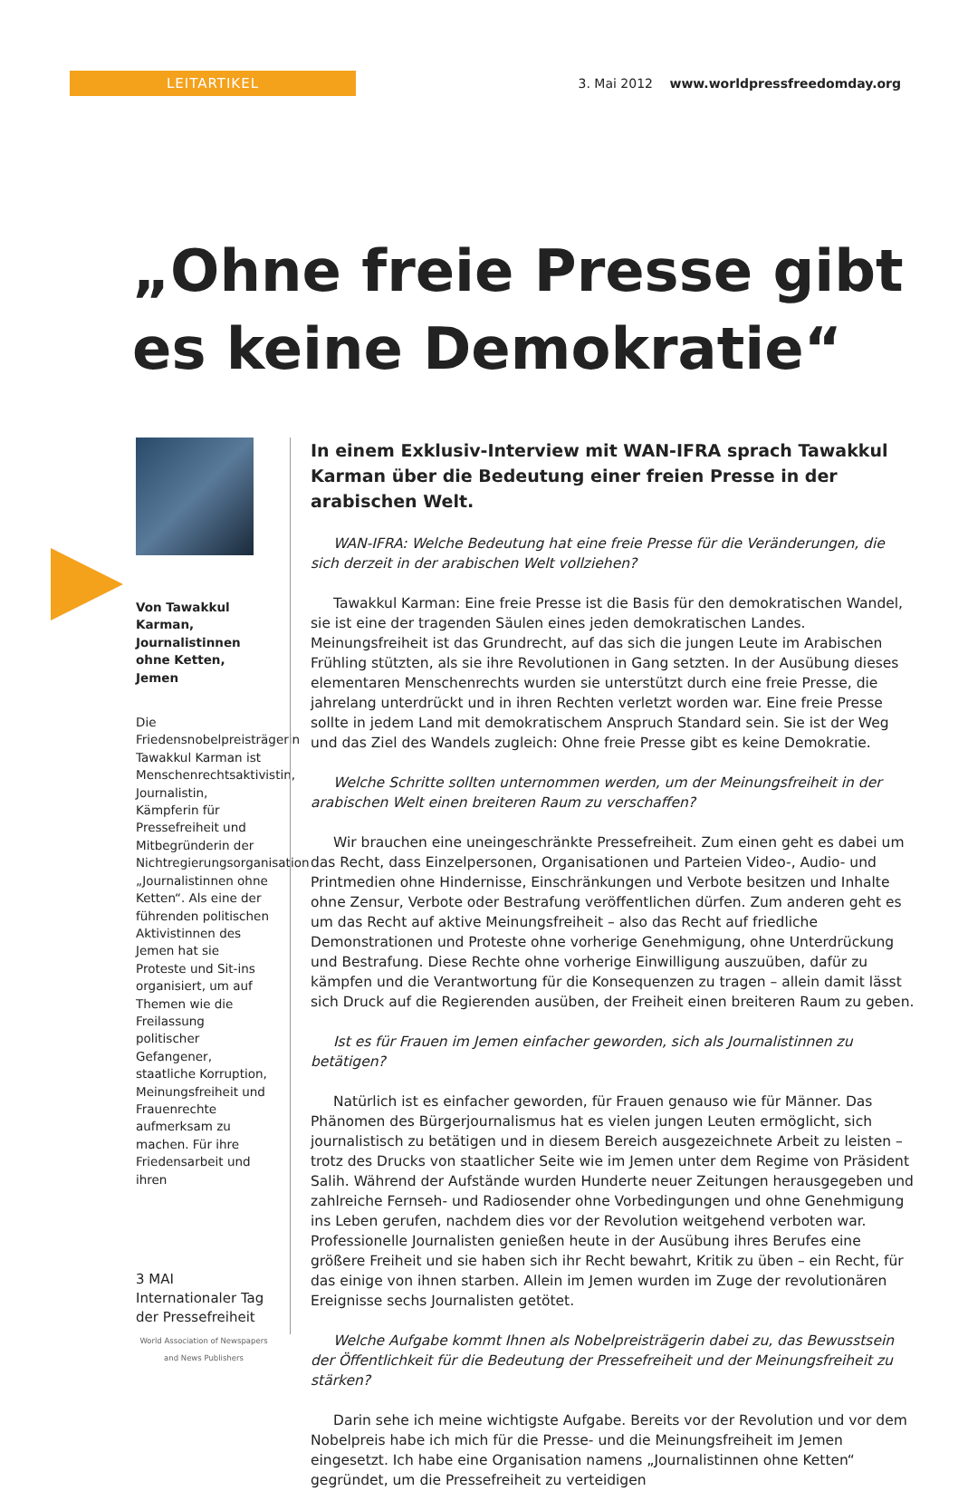LEITARTIKEL
3. Mai 2012 www.worldpressfreedomday.org
„Ohne freie Presse gibt es keine Demokratie“
Von Tawakkul Karman, Journalistinnen ohne Ketten, Jemen
Die Friedensnobelpreisträgerin Tawakkul Karman ist Menschenrechtsaktivistin, Journalistin, Kämpferin für Pressefreiheit und Mitbegründerin der Nichtregierungsorganisation „Journalistinnen ohne Ketten“. Als eine der führenden politischen Aktivistinnen des Jemen hat sie Proteste und Sit-ins organisiert, um auf Themen wie die Freilassung politischer Gefangener, staatliche Korruption, Meinungsfreiheit und Frauenrechte aufmerksam zu machen. Für ihre Friedensarbeit und ihren
3 MAI Internationaler Tag der Pressefreiheit
World Association of Newspapers and News Publishers
In einem Exklusiv-Interview mit WAN-IFRA sprach Tawakkul Karman über die Bedeutung einer freien Presse in der arabischen Welt.
WAN-IFRA: Welche Bedeutung hat eine freie Presse für die Veränderungen, die sich derzeit in der arabischen Welt vollziehen?
Tawakkul Karman: Eine freie Presse ist die Basis für den demokratischen Wandel, sie ist eine der tragenden Säulen eines jeden demokratischen Landes. Meinungsfreiheit ist das Grundrecht, auf das sich die jungen Leute im Arabischen Frühling stützten, als sie ihre Revolutionen in Gang setzten. In der Ausübung dieses elementaren Menschenrechts wurden sie unterstützt durch eine freie Presse, die jahrelang unterdrückt und in ihren Rechten verletzt worden war. Eine freie Presse sollte in jedem Land mit demokratischem Anspruch Standard sein. Sie ist der Weg und das Ziel des Wandels zugleich: Ohne freie Presse gibt es keine Demokratie.
Welche Schritte sollten unternommen werden, um der Meinungsfreiheit in der arabischen Welt einen breiteren Raum zu verschaffen?
Wir brauchen eine uneingeschränkte Pressefreiheit. Zum einen geht es dabei um das Recht, dass Einzelpersonen, Organisationen und Parteien Video-, Audio- und Printmedien ohne Hindernisse, Einschränkungen und Verbote besitzen und Inhalte ohne Zensur, Verbote oder Bestrafung veröffentlichen dürfen. Zum anderen geht es um das Recht auf aktive Meinungsfreiheit – also das Recht auf friedliche Demonstrationen und Proteste ohne vorherige Genehmigung, ohne Unterdrückung und Bestrafung. Diese Rechte ohne vorherige Einwilligung auszuüben, dafür zu kämpfen und die Verantwortung für die Konsequenzen zu tragen – allein damit lässt sich Druck auf die Regierenden ausüben, der Freiheit einen breiteren Raum zu geben.
Ist es für Frauen im Jemen einfacher geworden, sich als Journalistinnen zu betätigen?
Natürlich ist es einfacher geworden, für Frauen genauso wie für Männer. Das Phänomen des Bürgerjournalismus hat es vielen jungen Leuten ermöglicht, sich journalistisch zu betätigen und in diesem Bereich ausgezeichnete Arbeit zu leisten – trotz des Drucks von staatlicher Seite wie im Jemen unter dem Regime von Präsident Salih. Während der Aufstände wurden Hunderte neuer Zeitungen herausgegeben und zahlreiche Fernseh- und Radiosender ohne Vorbedingungen und ohne Genehmigung ins Leben gerufen, nachdem dies vor der Revolution weitgehend verboten war. Professionelle Journalisten genießen heute in der Ausübung ihres Berufes eine größere Freiheit und sie haben sich ihr Recht bewahrt, Kritik zu üben – ein Recht, für das einige von ihnen starben. Allein im Jemen wurden im Zuge der revolutionären Ereignisse sechs Journalisten getötet.
Welche Aufgabe kommt Ihnen als Nobelpreisträgerin dabei zu, das Bewusstsein der Öffentlichkeit für die Bedeutung der Pressefreiheit und der Meinungsfreiheit zu stärken?
Darin sehe ich meine wichtigste Aufgabe. Bereits vor der Revolution und vor dem Nobelpreis habe ich mich für die Presse- und die Meinungsfreiheit im Jemen eingesetzt. Ich habe eine Organisation namens „Journalistinnen ohne Ketten“ gegründet, um die Pressefreiheit zu verteidigen